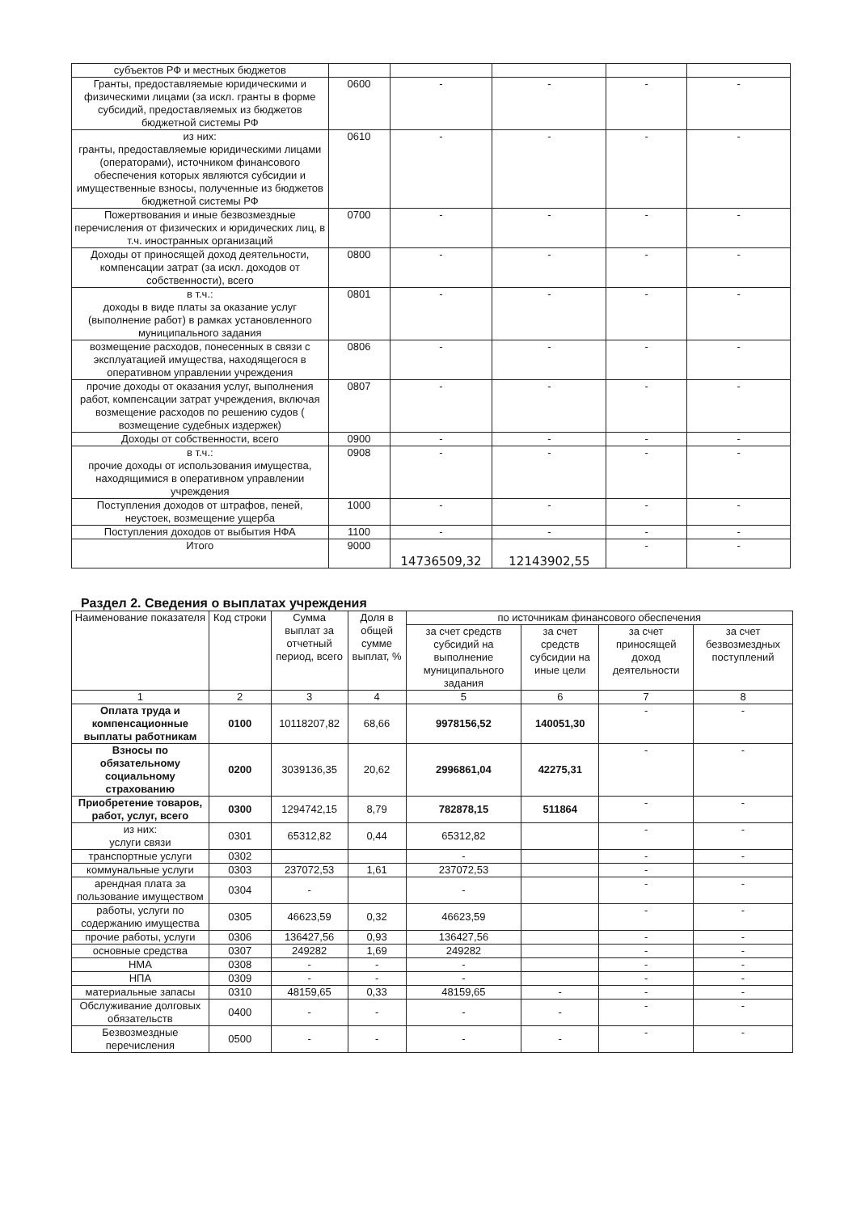| субъектов РФ и местных бюджетов | | | | | |
| Гранты, предоставляемые юридическими и физическими лицами (за искл. гранты в форме субсидий, предоставляемых из бюджетов бюджетной системы РФ | 0600 | - | - | - | - |
| из них: гранты, предоставляемые юридическими лицами (операторами), источником финансового обеспечения которых являются субсидии и имущественные взносы, полученные из бюджетов бюджетной системы РФ | 0610 | - | - | - | - |
| Пожертвования и иные безвозмездные перечисления от физических и юридических лиц, в т.ч. иностранных организаций | 0700 | - | - | - | - |
| Доходы от приносящей доход деятельности, компенсации затрат (за искл. доходов от собственности), всего | 0800 | - | - | - | - |
| в т.ч.: доходы в виде платы за оказание услуг (выполнение работ) в рамках установленного муниципального задания | 0801 | - | - | - | - |
| возмещение расходов, понесенных в связи с эксплуатацией имущества, находящегося в оперативном управлении учреждения | 0806 | - | - | - | - |
| прочие доходы от оказания услуг, выполнения работ, компенсации затрат учреждения, включая возмещение расходов по решению судов ( возмещение судебных издержек) | 0807 | - | - | - | - |
| Доходы от собственности, всего | 0900 | - | - | - | - |
| в т.ч.: прочие доходы от использования имущества, находящимися в оперативном управлении учреждения | 0908 | - | - | - | - |
| Поступления доходов от штрафов, пеней, неустоек, возмещение ущерба | 1000 | - | - | - | - |
| Поступления доходов от выбытия НФА | 1100 | - | - | - | - |
| Итого | 9000 | 14736509,32 | 12143902,55 | - | - |
Раздел 2. Сведения о выплатах учреждения
| Наименование показателя | Код строки | Сумма выплат за отчетный период, всего | Доля в общей сумме выплат, % | по источникам финансового обеспечения | | | |
| --- | --- | --- | --- | --- | --- | --- | --- |
| | | | | за счет средств субсидий на выполнение муниципального задания | за счет средств субсидии на иные цели | за счет приносящей доход деятельности | за счет безвозмездных поступлений |
| 1 | 2 | 3 | 4 | 5 | 6 | 7 | 8 |
| Оплата труда и компенсационные выплаты работникам | 0100 | 10118207,82 | 68,66 | 9978156,52 | 140051,30 | - | - |
| Взносы по обязательному социальному страхованию | 0200 | 3039136,35 | 20,62 | 2996861,04 | 42275,31 | - | - |
| Приобретение товаров, работ, услуг, всего | 0300 | 1294742,15 | 8,79 | 782878,15 | 511864 | - | - |
| из них: услуги связи | 0301 | 65312,82 | 0,44 | 65312,82 | | - | - |
| транспортные услуги | 0302 | | | - | | - | - |
| коммунальные услуги | 0303 | 237072,53 | 1,61 | 237072,53 | | - | |
| арендная плата за пользование имуществом | 0304 | - | | - | | - | - |
| работы, услуги по содержанию имущества | 0305 | 46623,59 | 0,32 | 46623,59 | | - | - |
| прочие работы, услуги | 0306 | 136427,56 | 0,93 | 136427,56 | | - | - |
| основные средства | 0307 | 249282 | 1,69 | 249282 | | - | - |
| НМА | 0308 | - | - | - | | - | - |
| НПА | 0309 | - | - | - | | - | - |
| материальные запасы | 0310 | 48159,65 | 0,33 | 48159,65 | - | - | - |
| Обслуживание долговых обязательств | 0400 | - | - | - | - | - | - |
| Безвозмездные перечисления | 0500 | - | - | - | - | - | - |